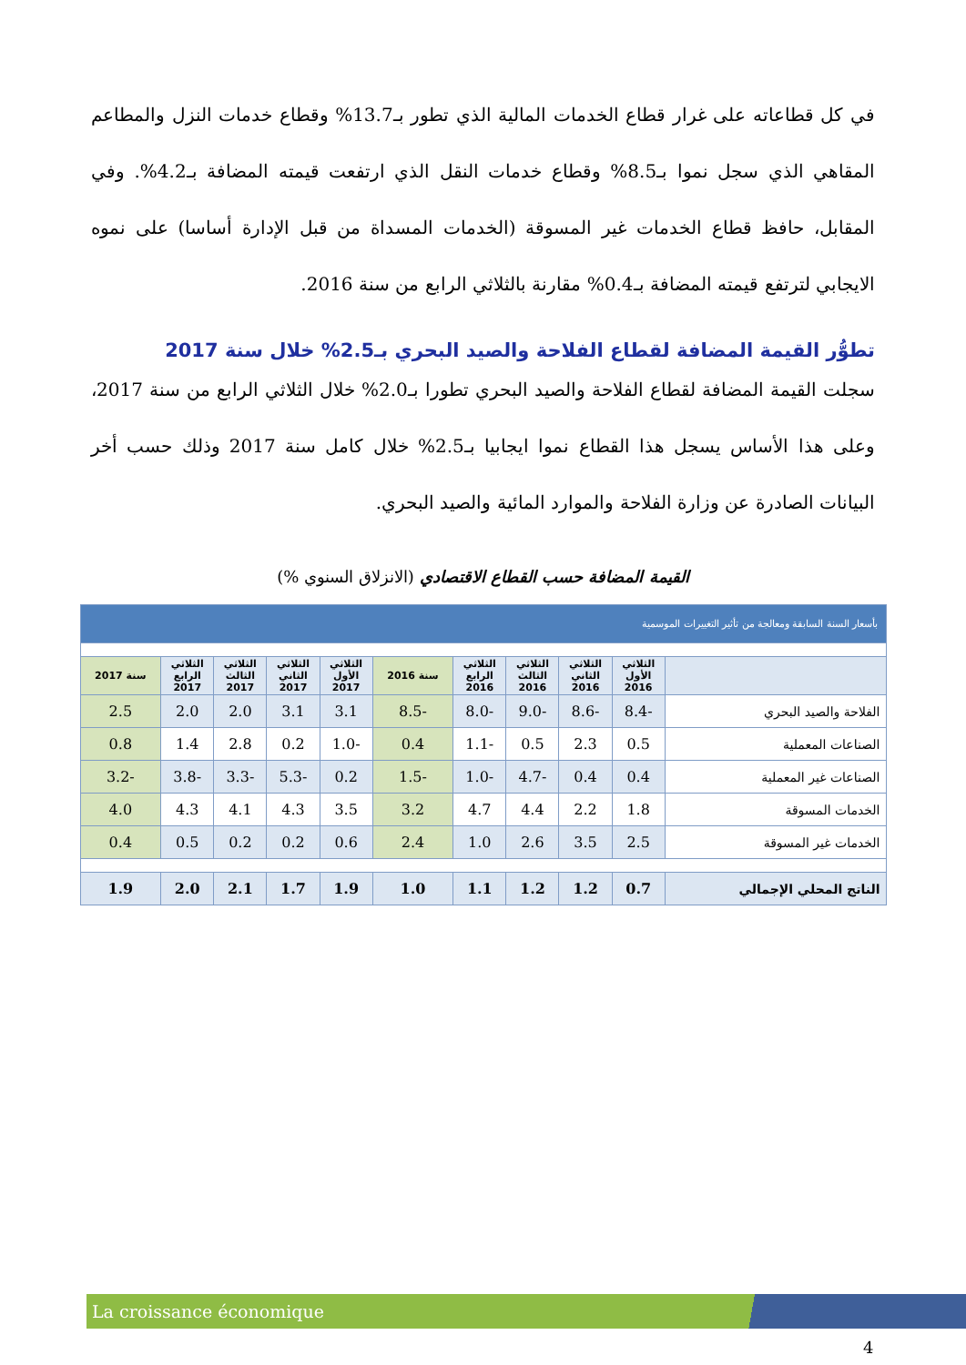في كل قطاعاته على غرار قطاع الخدمات المالية الذي تطور بـ13.7% وقطاع خدمات النزل والمطاعم المقاهي الذي سجل نموا بـ8.5% وقطاع خدمات النقل الذي ارتفعت قيمته المضافة بـ4.2%. وفي المقابل، حافظ قطاع الخدمات غير المسوقة (الخدمات المسداة من قبل الإدارة أساسا) على نموه الايجابي لترتفع قيمته المضافة بـ0.4% مقارنة بالثلاثي الرابع من سنة 2016.
تطوُّر القيمة المضافة لقطاع الفلاحة والصيد البحري بـ2.5% خلال سنة 2017
سجلت القيمة المضافة لقطاع الفلاحة والصيد البحري تطورا بـ2.0% خلال الثلاثي الرابع من سنة 2017، وعلى هذا الأساس يسجل هذا القطاع نموا ايجابيا بـ2.5% خلال كامل سنة 2017 وذلك حسب أخر البيانات الصادرة عن وزارة الفلاحة والموارد المائية والصيد البحري.
القيمة المضافة حسب القطاع الاقتصادي (الانزلاق السنوي %)
| بأسعار السنة السابقة ومعالجة من تأثير التغييرات الموسمية | | | | | | | | | | |
| | الثلاثي الأول 2016 | الثلاثي الثاني 2016 | الثلاثي الثالث 2016 | الثلاثي الرابع 2016 | سنة 2016 | الثلاثي الأول 2017 | الثلاثي الثاني 2017 | الثلاثي الثالث 2017 | الثلاثي الرابع 2017 | سنة 2017 |
| الفلاحة والصيد البحري | -8.4 | -8.6 | -9.0 | -8.0 | -8.5 | 3.1 | 3.1 | 2.0 | 2.0 | 2.5 |
| الصناعات المعملية | 0.5 | 2.3 | 0.5 | -1.1 | 0.4 | -1.0 | 0.2 | 2.8 | 1.4 | 0.8 |
| الصناعات غير المعملية | 0.4 | 0.4 | -4.7 | -1.0 | -1.5 | 0.2 | -5.3 | -3.3 | -3.8 | -3.2 |
| الخدمات المسوقة | 1.8 | 2.2 | 4.4 | 4.7 | 3.2 | 3.5 | 4.3 | 4.1 | 4.3 | 4.0 |
| الخدمات غير المسوقة | 2.5 | 3.5 | 2.6 | 1.0 | 2.4 | 0.6 | 0.2 | 0.2 | 0.5 | 0.4 |
| الناتج المحلي الإجمالي | 0.7 | 1.2 | 1.2 | 1.1 | 1.0 | 1.9 | 1.7 | 2.1 | 2.0 | 1.9 |
La croissance économique
4